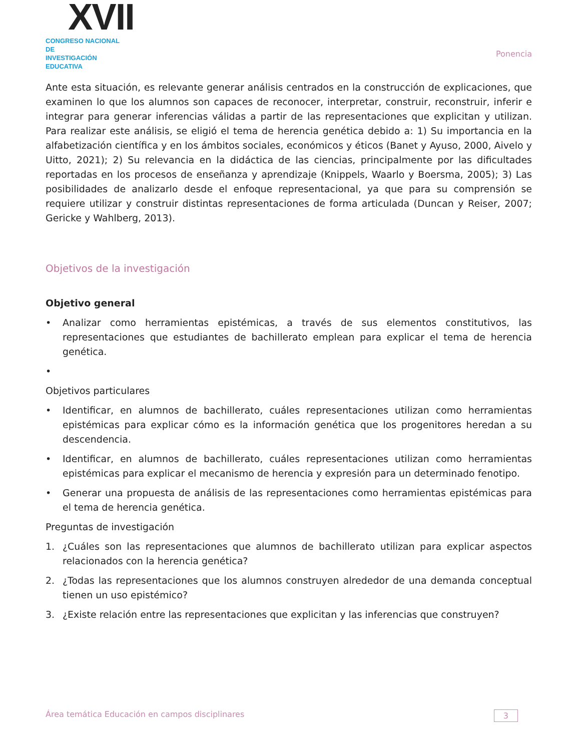XVII
CONGRESO NACIONAL DE
INVESTIGACIÓN EDUCATIVA
Ponencia
Ante esta situación, es relevante generar análisis centrados en la construcción de explicaciones, que examinen lo que los alumnos son capaces de reconocer, interpretar, construir, reconstruir, inferir e integrar para generar inferencias válidas a partir de las representaciones que explicitan y utilizan. Para realizar este análisis, se eligió el tema de herencia genética debido a: 1) Su importancia en la alfabetización científica y en los ámbitos sociales, económicos y éticos (Banet y Ayuso, 2000, Aivelo y Uitto, 2021); 2) Su relevancia en la didáctica de las ciencias, principalmente por las dificultades reportadas en los procesos de enseñanza y aprendizaje (Knippels, Waarlo y Boersma, 2005); 3) Las posibilidades de analizarlo desde el enfoque representacional, ya que para su comprensión se requiere utilizar y construir distintas representaciones de forma articulada (Duncan y Reiser, 2007; Gericke y Wahlberg, 2013).
Objetivos de la investigación
Objetivo general
• Analizar como herramientas epistémicas, a través de sus elementos constitutivos, las representaciones que estudiantes de bachillerato emplean para explicar el tema de herencia genética.
•
Objetivos particulares
• Identificar, en alumnos de bachillerato, cuáles representaciones utilizan como herramientas epistémicas para explicar cómo es la información genética que los progenitores heredan a su descendencia.
• Identificar, en alumnos de bachillerato, cuáles representaciones utilizan como herramientas epistémicas para explicar el mecanismo de herencia y expresión para un determinado fenotipo.
• Generar una propuesta de análisis de las representaciones como herramientas epistémicas para el tema de herencia genética.
Preguntas de investigación
1. ¿Cuáles son las representaciones que alumnos de bachillerato utilizan para explicar aspectos relacionados con la herencia genética?
2. ¿Todas las representaciones que los alumnos construyen alrededor de una demanda conceptual tienen un uso epistémico?
3. ¿Existe relación entre las representaciones que explicitan y las inferencias que construyen?
Área temática Educación en campos disciplinares 3